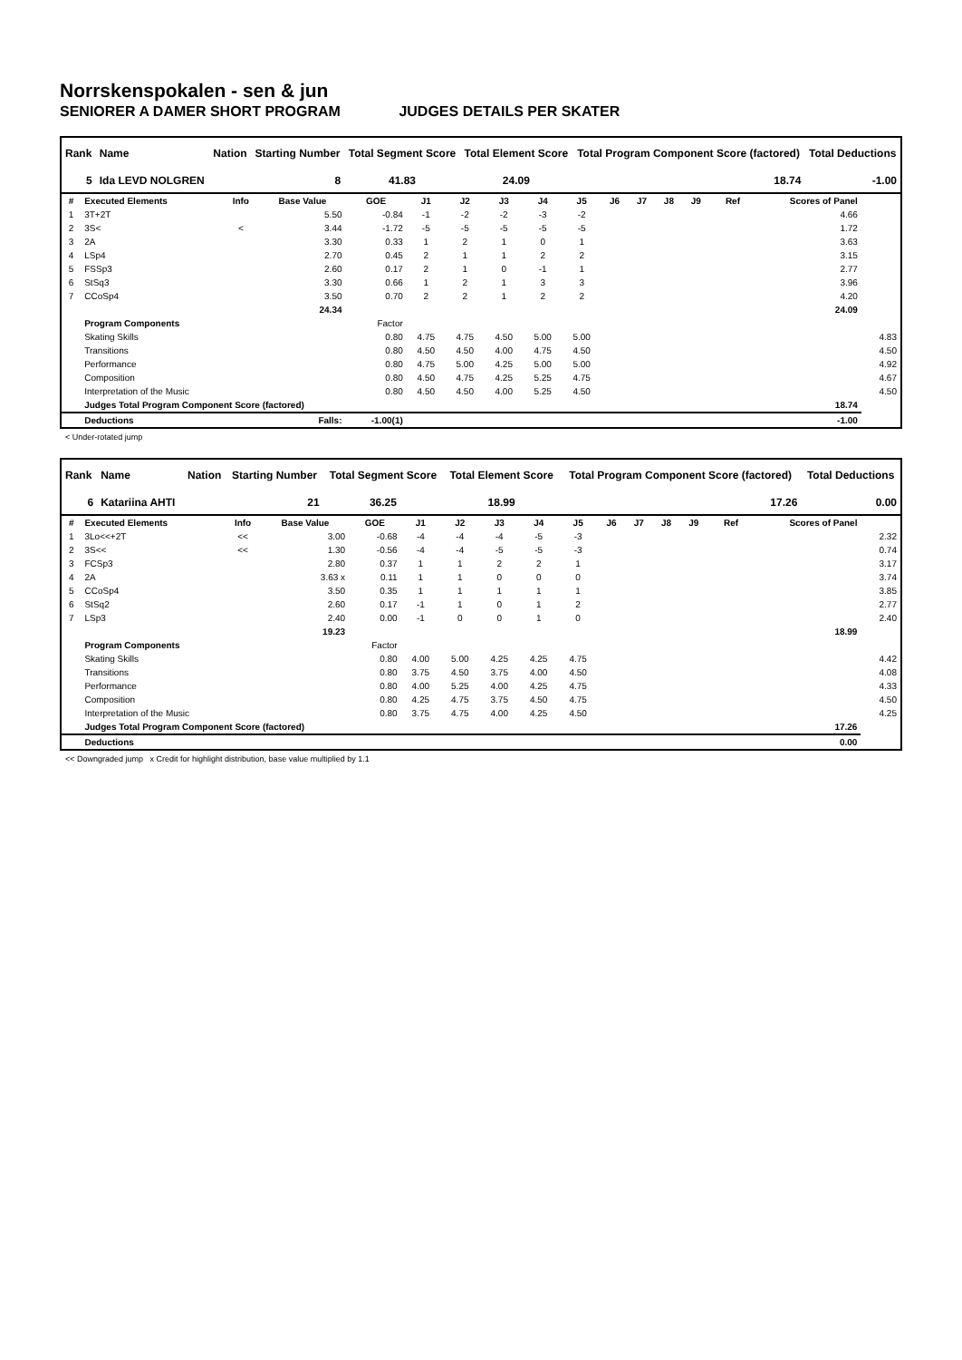Norrskenspokalen - sen & jun
SENIORER A DAMER SHORT PROGRAM JUDGES DETAILS PER SKATER
| Rank | Name | Nation | Starting Number | Total Segment Score | Total Element Score | Total Program Component Score (factored) | Total Deductions |
| --- | --- | --- | --- | --- | --- | --- | --- |
| 5 | Ida LEVD NOLGREN | | 8 | 41.83 | 24.09 | 18.74 | -1.00 |
| # | Executed Elements | Info | Base Value | GOE | J1 | J2 | J3 | J4 | J5 | J6 | J7 | J8 | J9 | Ref | Scores of Panel | |
| --- | --- | --- | --- | --- | --- | --- | --- | --- | --- | --- | --- | --- | --- | --- | --- | --- |
| 1 | 3T+2T | | 5.50 | -0.84 | -1 | -2 | -2 | -3 | -2 | | | | | | 4.66 | |
| 2 | 3S< | < | 3.44 | -1.72 | -5 | -5 | -5 | -5 | -5 | | | | | | 1.72 | |
| 3 | 2A | | 3.30 | 0.33 | 1 | 2 | 1 | 0 | 1 | | | | | | 3.63 | |
| 4 | LSp4 | | 2.70 | 0.45 | 2 | 1 | 1 | 2 | 2 | | | | | | 3.15 | |
| 5 | FSSp3 | | 2.60 | 0.17 | 2 | 1 | 0 | -1 | 1 | | | | | | 2.77 | |
| 6 | StSq3 | | 3.30 | 0.66 | 1 | 2 | 1 | 3 | 3 | | | | | | 3.96 | |
| 7 | CCoSp4 | | 3.50 | 0.70 | 2 | 2 | 1 | 2 | 2 | | | | | | 4.20 | |
| | | | 24.34 | | | | | | | | | | | | 24.09 | |
| | Program Components | | | Factor | | | | | | | | | | | | |
| | Skating Skills | | | 0.80 | 4.75 | 4.75 | 4.50 | 5.00 | 5.00 | | | | | | | 4.83 |
| | Transitions | | | 0.80 | 4.50 | 4.50 | 4.00 | 4.75 | 4.50 | | | | | | | 4.50 |
| | Performance | | | 0.80 | 4.75 | 5.00 | 4.25 | 5.00 | 5.00 | | | | | | | 4.92 |
| | Composition | | | 0.80 | 4.50 | 4.75 | 4.25 | 5.25 | 4.75 | | | | | | | 4.67 |
| | Interpretation of the Music | | | 0.80 | 4.50 | 4.50 | 4.00 | 5.25 | 4.50 | | | | | | | 4.50 |
| | Judges Total Program Component Score (factored) | | | | | | | | | | | | | | 18.74 | |
| | Deductions | Falls: | | -1.00(1) | | | | | | | | | | | -1.00 | |
< Under-rotated jump
| Rank | Name | Nation | Starting Number | Total Segment Score | Total Element Score | Total Program Component Score (factored) | Total Deductions |
| --- | --- | --- | --- | --- | --- | --- | --- |
| 6 | Katariina AHTI | | 21 | 36.25 | 18.99 | 17.26 | 0.00 |
| # | Executed Elements | Info | Base Value | GOE | J1 | J2 | J3 | J4 | J5 | J6 | J7 | J8 | J9 | Ref | Scores of Panel | |
| --- | --- | --- | --- | --- | --- | --- | --- | --- | --- | --- | --- | --- | --- | --- | --- | --- |
| 1 | 3Lo<<+2T | << | 3.00 | -0.68 | -4 | -4 | -4 | -5 | -3 | | | | | | | 2.32 |
| 2 | 3S<< | << | 1.30 | -0.56 | -4 | -4 | -5 | -5 | -3 | | | | | | | 0.74 |
| 3 | FCSp3 | | 2.80 | 0.37 | 1 | 1 | 2 | 2 | 1 | | | | | | | 3.17 |
| 4 | 2A | | 3.63 x | 0.11 | 1 | 1 | 0 | 0 | 0 | | | | | | | 3.74 |
| 5 | CCoSp4 | | 3.50 | 0.35 | 1 | 1 | 1 | 1 | 1 | | | | | | | 3.85 |
| 6 | StSq2 | | 2.60 | 0.17 | -1 | 1 | 0 | 1 | 2 | | | | | | | 2.77 |
| 7 | LSp3 | | 2.40 | 0.00 | -1 | 0 | 0 | 1 | 0 | | | | | | | 2.40 |
| | | | 19.23 | | | | | | | | | | | | 18.99 | |
| | Program Components | | | Factor | | | | | | | | | | | | |
| | Skating Skills | | | 0.80 | 4.00 | 5.00 | 4.25 | 4.25 | 4.75 | | | | | | | 4.42 |
| | Transitions | | | 0.80 | 3.75 | 4.50 | 3.75 | 4.00 | 4.50 | | | | | | | 4.08 |
| | Performance | | | 0.80 | 4.00 | 5.25 | 4.00 | 4.25 | 4.75 | | | | | | | 4.33 |
| | Composition | | | 0.80 | 4.25 | 4.75 | 3.75 | 4.50 | 4.75 | | | | | | | 4.50 |
| | Interpretation of the Music | | | 0.80 | 3.75 | 4.75 | 4.00 | 4.25 | 4.50 | | | | | | | 4.25 |
| | Judges Total Program Component Score (factored) | | | | | | | | | | | | | | 17.26 | |
| | Deductions | | | | | | | | | | | | | | 0.00 | |
<< Downgraded jump x Credit for highlight distribution, base value multiplied by 1.1